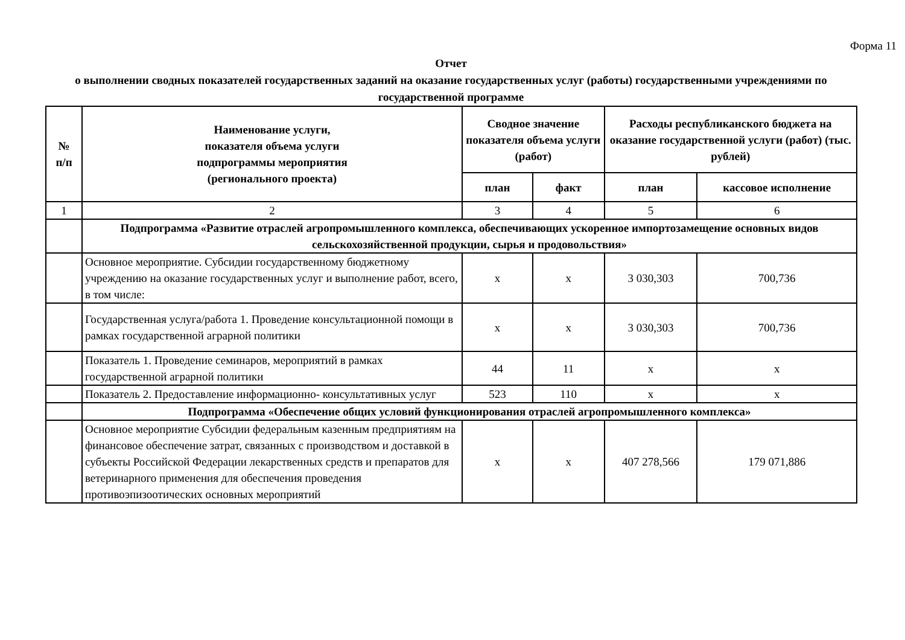Форма 11
Отчет
о выполнении сводных показателей государственных заданий на оказание государственных услуг (работы) государственными учреждениями по государственной программе
| № п/п | Наименование услуги, показателя объема услуги подпрограммы мероприятия (регионального проекта) | Сводное значение показателя объема услуги (работ) | | Расходы республиканского бюджета на оказание государственной услуги (работ) (тыс. рублей) | |
| --- | --- | --- | --- | --- | --- |
| | | план | факт | план | кассовое исполнение |
| 1 | 2 | 3 | 4 | 5 | 6 |
| | Подпрограмма «Развитие отраслей агропромышленного комплекса, обеспечивающих ускоренное импортозамещение основных видов сельскохозяйственной продукции, сырья и продовольствия» | | | | |
| | Основное мероприятие. Субсидии государственному бюджетному учреждению на оказание государственных услуг и выполнение работ, всего, в том числе: | x | x | 3 030,303 | 700,736 |
| | Государственная услуга/работа 1. Проведение консультационной помощи в рамках государственной аграрной политики | x | x | 3 030,303 | 700,736 |
| | Показатель 1. Проведение семинаров, мероприятий в рамках государственной аграрной политики | 44 | 11 | x | x |
| | Показатель 2. Предоставление информационно- консультативных услуг | 523 | 110 | x | x |
| | Подпрограмма «Обеспечение общих условий функционирования отраслей агропромышленного комплекса» | | | | |
| | Основное мероприятие Субсидии федеральным казенным предприятиям на финансовое обеспечение затрат, связанных с производством и доставкой в субъекты Российской Федерации лекарственных средств и препаратов для ветеринарного применения для обеспечения проведения противоэпизоотических основных мероприятий | x | x | 407 278,566 | 179 071,886 |